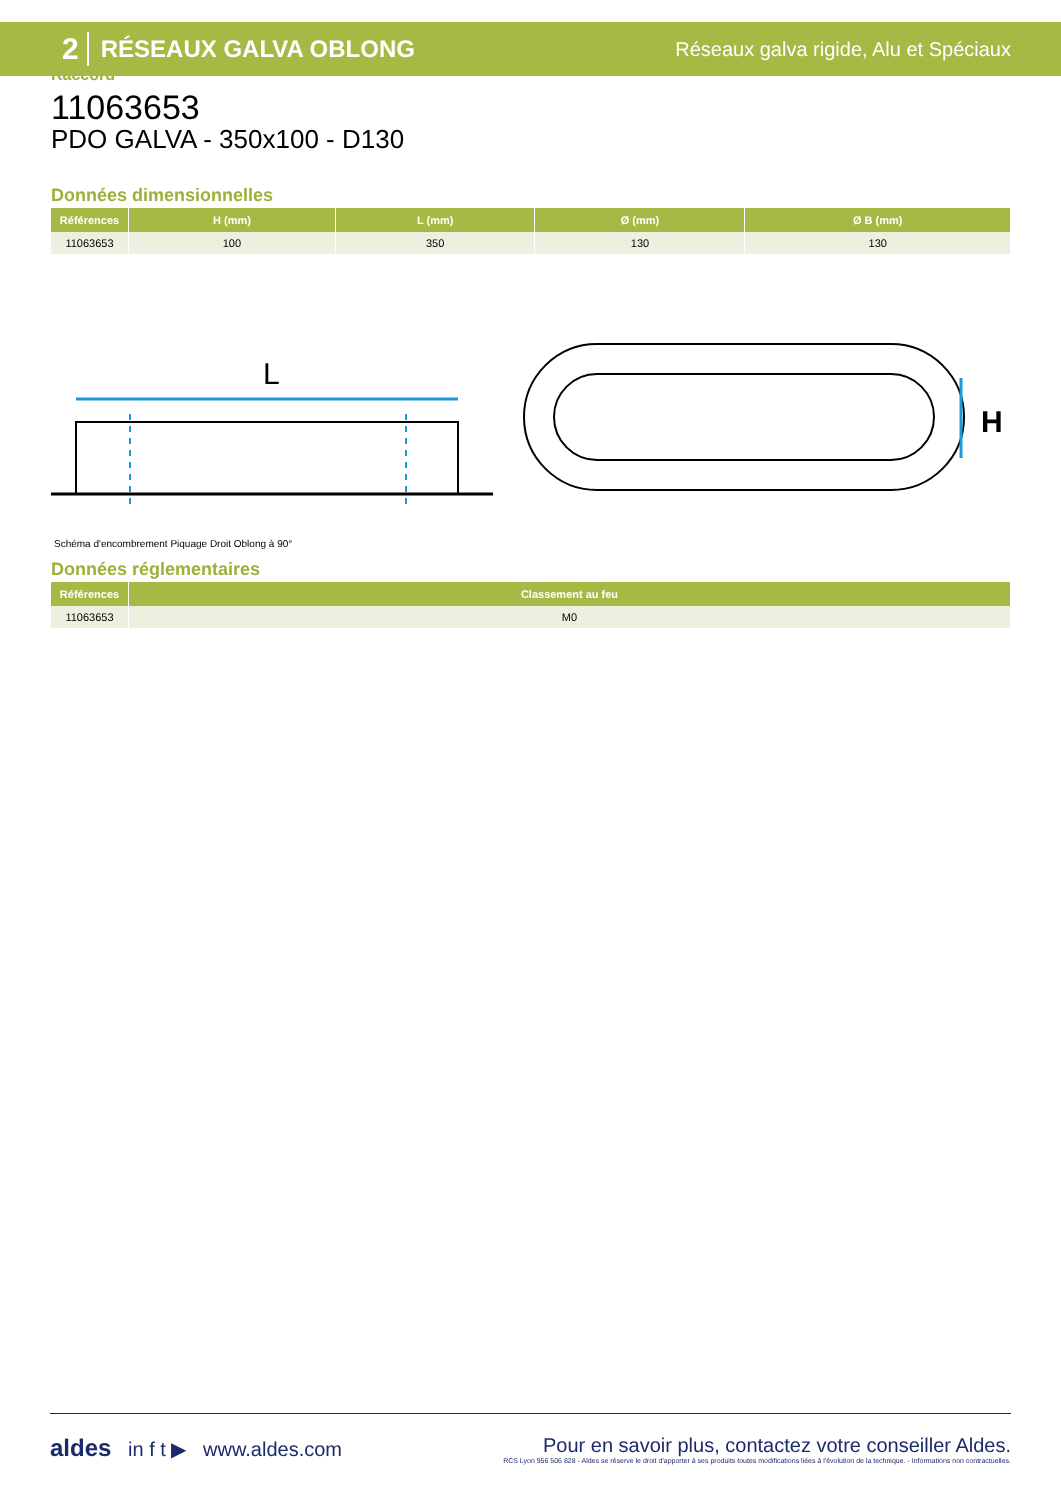2 RÉSEAUX GALVA OBLONG Réseaux galva rigide, Alu et Spéciaux
Raccord
11063653
PDO GALVA - 350x100 - D130
Données dimensionnelles
| Références | H (mm) | L (mm) | Ø (mm) | Ø B (mm) |
| --- | --- | --- | --- | --- |
| 11063653 | 100 | 350 | 130 | 130 |
L
H
Schéma d'encombrement Piquage Droit Oblong à 90°
Données réglementaires
| Références | Classement au feu |
| --- | --- |
| 11063653 | M0 |
aldes in f t ▶ www.aldes.com
Pour en savoir plus, contactez votre conseiller Aldes.
RCS Lyon 956 506 828 - Aldes se réserve le droit d'apporter à ses produits toutes modifications liées à l'évolution de la technique. - Informations non contractuelles.